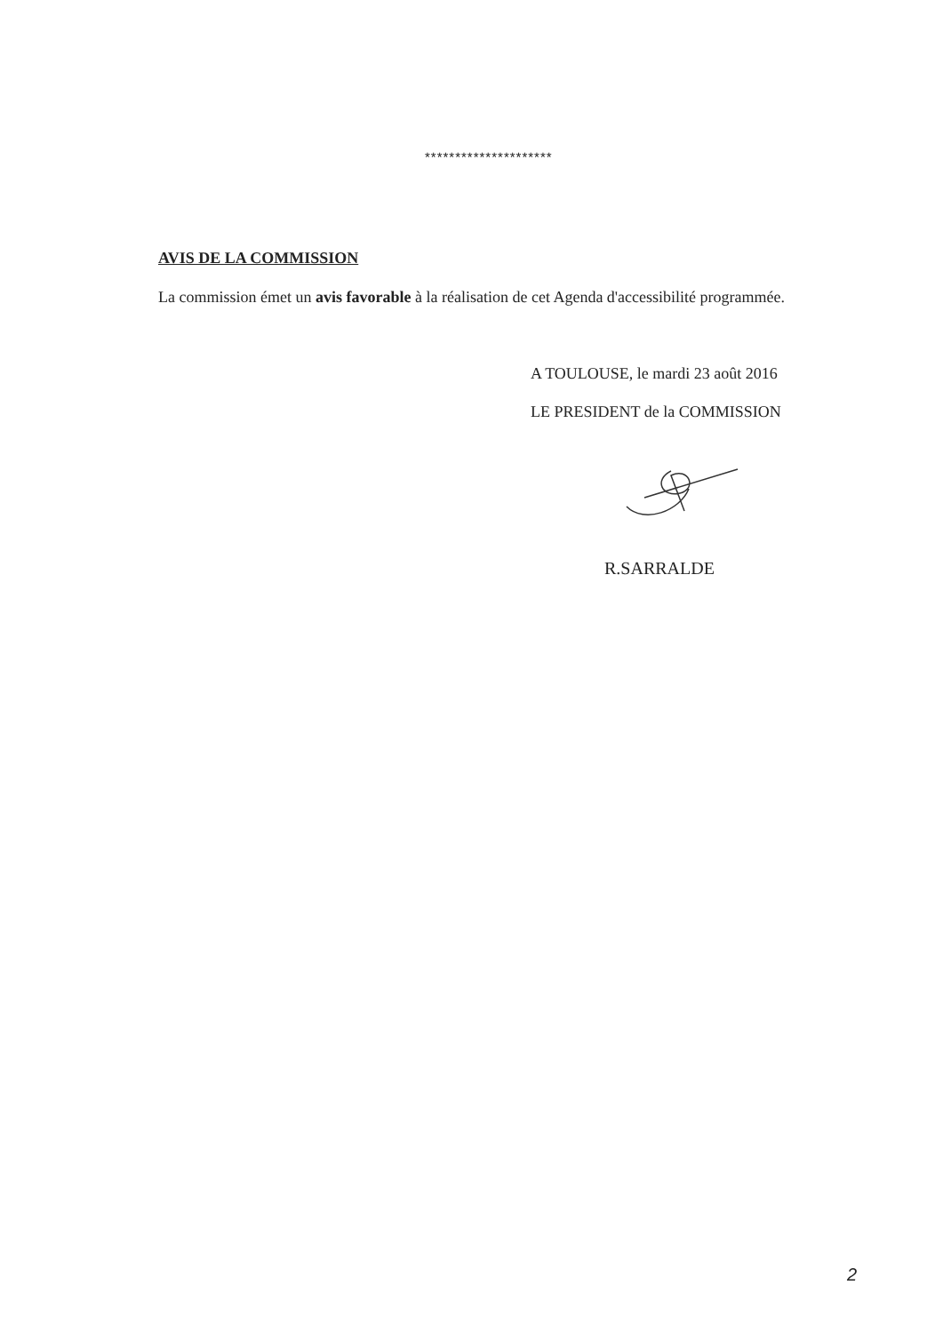*********************
AVIS DE LA COMMISSION
La commission émet un avis favorable à la réalisation de cet Agenda d'accessibilité programmée.
A TOULOUSE, le mardi 23 août 2016
LE PRESIDENT de la COMMISSION
R.SARRALDE
2